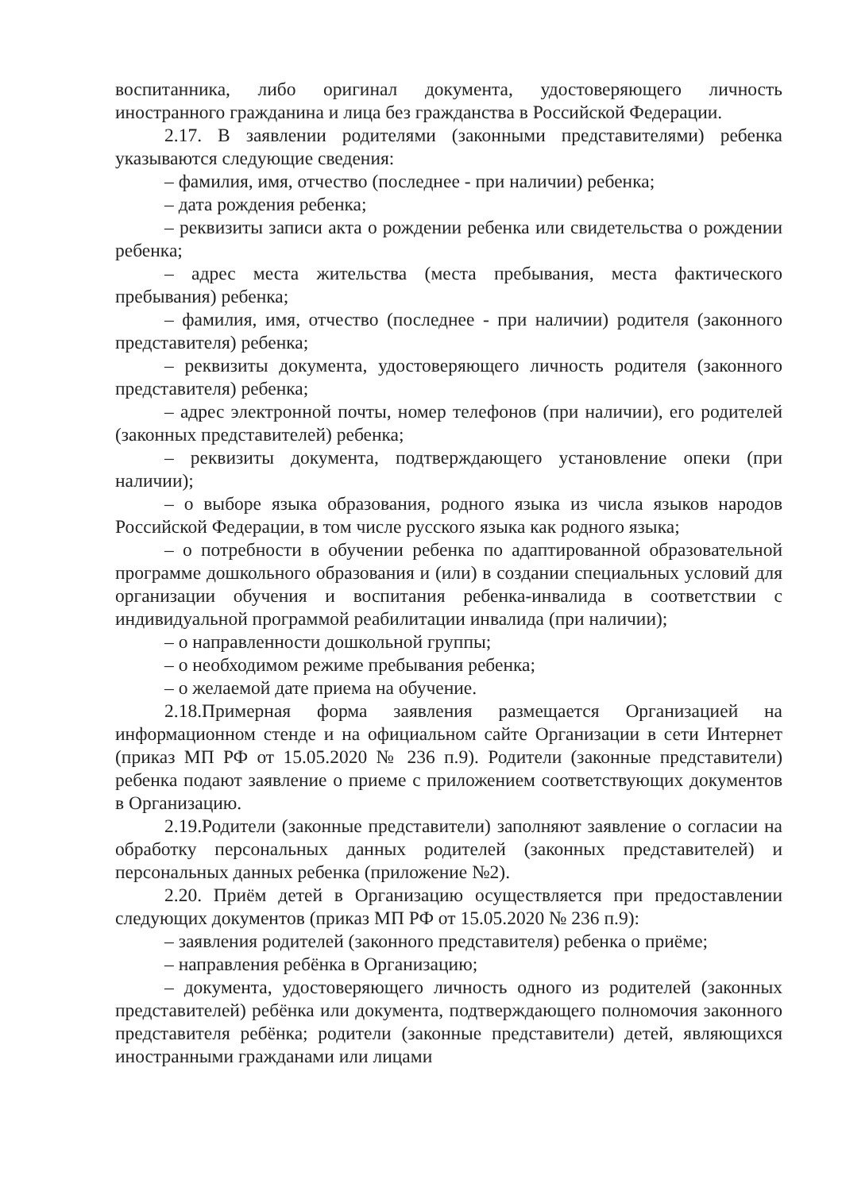воспитанника, либо оригинал документа, удостоверяющего личность иностранного гражданина и лица без гражданства в Российской Федерации.
2.17. В заявлении родителями (законными представителями) ребенка указываются следующие сведения:
– фамилия, имя, отчество (последнее - при наличии) ребенка;
– дата рождения ребенка;
– реквизиты записи акта о рождении ребенка или свидетельства о рождении ребенка;
– адрес места жительства (места пребывания, места фактического пребывания) ребенка;
– фамилия, имя, отчество (последнее - при наличии) родителя (законного представителя) ребенка;
– реквизиты документа, удостоверяющего личность родителя (законного представителя) ребенка;
– адрес электронной почты, номер телефонов (при наличии), его родителей (законных представителей) ребенка;
– реквизиты документа, подтверждающего установление опеки (при наличии);
– о выборе языка образования, родного языка из числа языков народов Российской Федерации, в том числе русского языка как родного языка;
– о потребности в обучении ребенка по адаптированной образовательной программе дошкольного образования и (или) в создании специальных условий для организации обучения и воспитания ребенка-инвалида в соответствии с индивидуальной программой реабилитации инвалида (при наличии);
– о направленности дошкольной группы;
– о необходимом режиме пребывания ребенка;
– о желаемой дате приема на обучение.
2.18.Примерная форма заявления размещается Организацией на информационном стенде и на официальном сайте Организации в сети Интернет (приказ МП РФ от 15.05.2020 № 236 п.9). Родители (законные представители) ребенка подают заявление о приеме с приложением соответствующих документов в Организацию.
2.19.Родители (законные представители) заполняют заявление о согласии на обработку персональных данных родителей (законных представителей) и персональных данных ребенка (приложение №2).
2.20. Приём детей в Организацию осуществляется при предоставлении следующих документов (приказ МП РФ от 15.05.2020 № 236 п.9):
– заявления родителей (законного представителя) ребенка о приёме;
– направления ребёнка в Организацию;
– документа, удостоверяющего личность одного из родителей (законных представителей) ребёнка или документа, подтверждающего полномочия законного представителя ребёнка; родители (законные представители) детей, являющихся иностранными гражданами или лицами